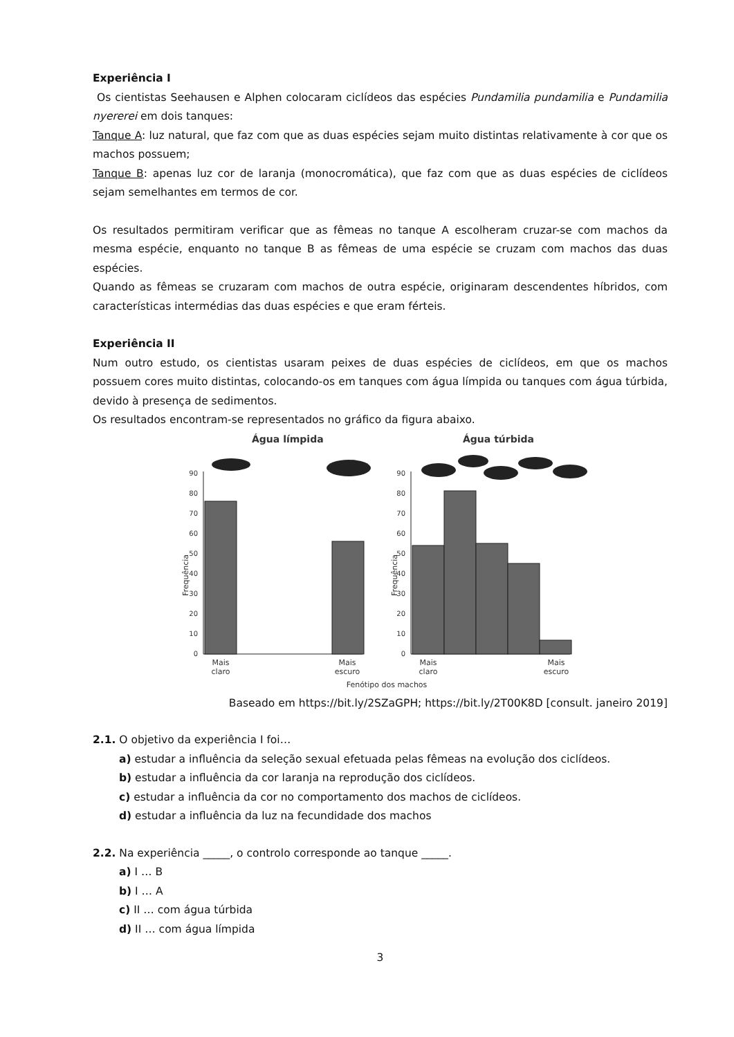Experiência I
Os cientistas Seehausen e Alphen colocaram ciclídeos das espécies Pundamilia pundamilia e Pundamilia nyererei em dois tanques:
Tanque A: luz natural, que faz com que as duas espécies sejam muito distintas relativamente à cor que os machos possuem;
Tanque B: apenas luz cor de laranja (monocromática), que faz com que as duas espécies de ciclídeos sejam semelhantes em termos de cor.
Os resultados permitiram verificar que as fêmeas no tanque A escolheram cruzar-se com machos da mesma espécie, enquanto no tanque B as fêmeas de uma espécie se cruzam com machos das duas espécies.
Quando as fêmeas se cruzaram com machos de outra espécie, originaram descendentes híbridos, com características intermédias das duas espécies e que eram férteis.
Experiência II
Num outro estudo, os cientistas usaram peixes de duas espécies de ciclídeos, em que os machos possuem cores muito distintas, colocando-os em tanques com água límpida ou tanques com água túrbida, devido à presença de sedimentos.
Os resultados encontram-se representados no gráfico da figura abaixo.
Água límpida
Água túrbida
Frequência
Frequência
90
80
70
60
50
40
30
20
10
0
90
80
70
60
50
40
30
20
10
0
Mais
claro
Mais
escuro
Mais
claro
Mais
escuro
Fenótipo dos machos
Baseado em https://bit.ly/2SZaGPH; https://bit.ly/2T00K8D [consult. janeiro 2019]
2.1. O objetivo da experiência I foi…
a) estudar a influência da seleção sexual efetuada pelas fêmeas na evolução dos ciclídeos.
b) estudar a influência da cor laranja na reprodução dos ciclídeos.
c) estudar a influência da cor no comportamento dos machos de ciclídeos.
d) estudar a influência da luz na fecundidade dos machos
2.2. Na experiência _____, o controlo corresponde ao tanque _____.
a) I … B
b) I … A
c) II … com água túrbida
d) II … com água límpida
3